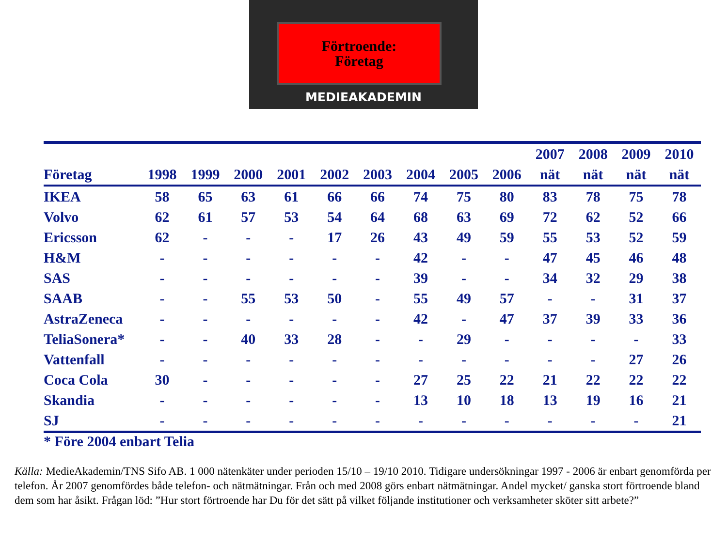Förtroende:
Företag
MEDIEAKADEMIN
| | | | | | | | | | | 2007 | 2008 | 2009 | 2010 |
| --- | --- | --- | --- | --- | --- | --- | --- | --- | --- | --- | --- | --- | --- |
| Företag | 1998 | 1999 | 2000 | 2001 | 2002 | 2003 | 2004 | 2005 | 2006 | nät | nät | nät | nät |
| IKEA | 58 | 65 | 63 | 61 | 66 | 66 | 74 | 75 | 80 | 83 | 78 | 75 | 78 |
| Volvo | 62 | 61 | 57 | 53 | 54 | 64 | 68 | 63 | 69 | 72 | 62 | 52 | 66 |
| Ericsson | 62 | - | - | - | 17 | 26 | 43 | 49 | 59 | 55 | 53 | 52 | 59 |
| H&M | - | - | - | - | - | - | 42 | - | - | 47 | 45 | 46 | 48 |
| SAS | - | - | - | - | - | - | 39 | - | - | 34 | 32 | 29 | 38 |
| SAAB | - | - | 55 | 53 | 50 | - | 55 | 49 | 57 | - | - | 31 | 37 |
| AstraZeneca | - | - | - | - | - | - | 42 | - | 47 | 37 | 39 | 33 | 36 |
| TeliaSonera* | - | - | 40 | 33 | 28 | - | - | 29 | - | - | - | - | 33 |
| Vattenfall | - | - | - | - | - | - | - | - | - | - | - | 27 | 26 |
| Coca Cola | 30 | - | - | - | - | - | 27 | 25 | 22 | 21 | 22 | 22 | 22 |
| Skandia | - | - | - | - | - | - | 13 | 10 | 18 | 13 | 19 | 16 | 21 |
| SJ | - | - | - | - | - | - | - | - | - | - | - | - | 21 |
* Före 2004 enbart Telia
Källa: MedieAkademin/TNS Sifo AB. 1 000 nätenkäter under perioden 15/10 – 19/10 2010. Tidigare undersökningar 1997 - 2006 är enbart genomförda per telefon. År 2007 genomfördes både telefon- och nätmätningar. Från och med 2008 görs enbart nätmätningar. Andel mycket/ ganska stort förtroende bland dem som har åsikt. Frågan löd: ”Hur stort förtroende har Du för det sätt på vilket följande institutioner och verksamheter sköter sitt arbete?”